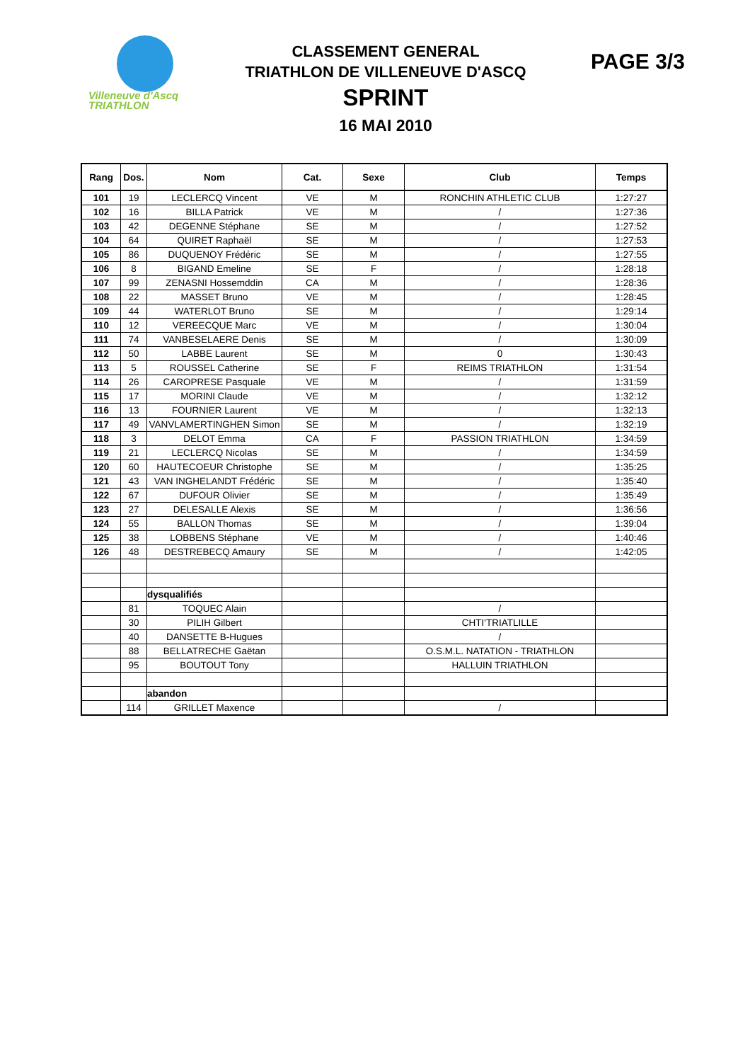Villeneuve d'Ascq
TRIATHLON
CLASSEMENT GENERAL
TRIATHLON DE VILLENEUVE D'ASCQ
SPRINT
16 MAI 2010
PAGE 3/3
| Rang | Dos. | Nom | Cat. | Sexe | Club | Temps |
| --- | --- | --- | --- | --- | --- | --- |
| 101 | 19 | LECLERCQ Vincent | VE | M | RONCHIN ATHLETIC CLUB | 1:27:27 |
| 102 | 16 | BILLA Patrick | VE | M | / | 1:27:36 |
| 103 | 42 | DEGENNE Stéphane | SE | M | / | 1:27:52 |
| 104 | 64 | QUIRET Raphaël | SE | M | / | 1:27:53 |
| 105 | 86 | DUQUENOY Frédéric | SE | M | / | 1:27:55 |
| 106 | 8 | BIGAND Emeline | SE | F | / | 1:28:18 |
| 107 | 99 | ZENASNI Hossemddin | CA | M | / | 1:28:36 |
| 108 | 22 | MASSET Bruno | VE | M | / | 1:28:45 |
| 109 | 44 | WATERLOT Bruno | SE | M | / | 1:29:14 |
| 110 | 12 | VEREECQUE Marc | VE | M | / | 1:30:04 |
| 111 | 74 | VANBESELAERE Denis | SE | M | / | 1:30:09 |
| 112 | 50 | LABBE Laurent | SE | M | 0 | 1:30:43 |
| 113 | 5 | ROUSSEL Catherine | SE | F | REIMS TRIATHLON | 1:31:54 |
| 114 | 26 | CAROPRESE Pasquale | VE | M | / | 1:31:59 |
| 115 | 17 | MORINI Claude | VE | M | / | 1:32:12 |
| 116 | 13 | FOURNIER Laurent | VE | M | / | 1:32:13 |
| 117 | 49 | VANVLAMERTINGHEN Simon | SE | M | / | 1:32:19 |
| 118 | 3 | DELOT Emma | CA | F | PASSION TRIATHLON | 1:34:59 |
| 119 | 21 | LECLERCQ Nicolas | SE | M | / | 1:34:59 |
| 120 | 60 | HAUTECOEUR Christophe | SE | M | / | 1:35:25 |
| 121 | 43 | VAN INGHELANDT Frédéric | SE | M | / | 1:35:40 |
| 122 | 67 | DUFOUR Olivier | SE | M | / | 1:35:49 |
| 123 | 27 | DELESALLE Alexis | SE | M | / | 1:36:56 |
| 124 | 55 | BALLON Thomas | SE | M | / | 1:39:04 |
| 125 | 38 | LOBBENS Stéphane | VE | M | / | 1:40:46 |
| 126 | 48 | DESTREBECQ Amaury | SE | M | / | 1:42:05 |
| | | dysqualifiés | | | | |
| | 81 | TOQUEC Alain | | | / | |
| | 30 | PILIH Gilbert | | | CHTI'TRIATLILLE | |
| | 40 | DANSETTE B-Hugues | | | / | |
| | 88 | BELLATRECHE Gaëtan | | | O.S.M.L. NATATION - TRIATHLON | |
| | 95 | BOUTOUT Tony | | | HALLUIN TRIATHLON | |
| | | abandon | | | | |
| | 114 | GRILLET Maxence | | | / | |